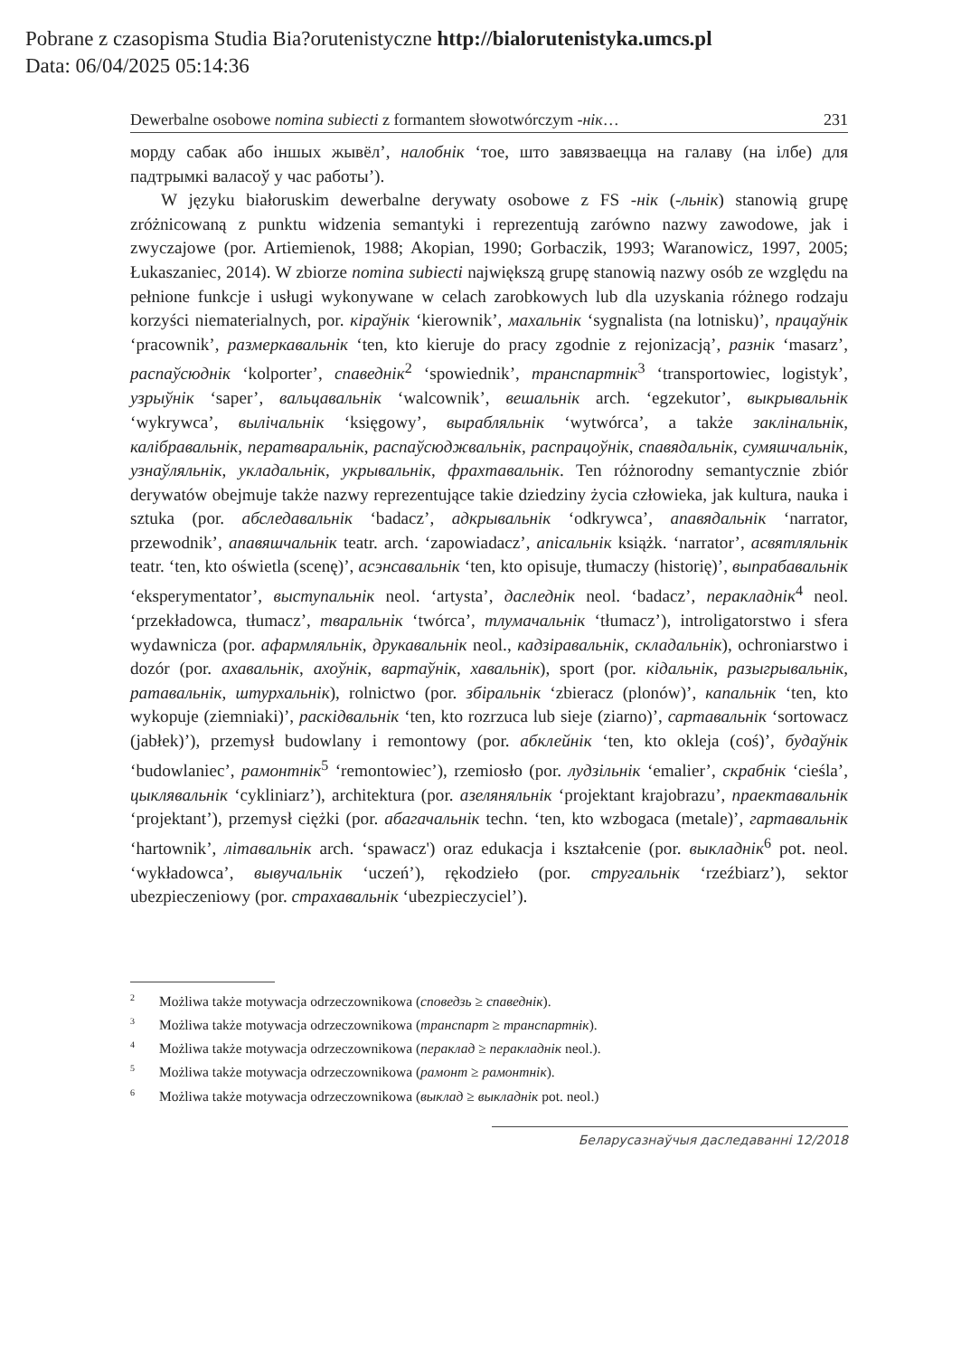Pobrane z czasopisma Studia Bia?orutenistyczne http://bialorutenistyka.umcs.pl
Data: 06/04/2025 05:14:36
Dewerbalne osobowe nomina subiecti z formantem słowotwórczym -нік… 231
морду сабак або іншых жывёл’, налобнік ‘тое, што завязваецца на галаву (на ілбе) для падтрымкі валасоў у час работы’).
W języku białoruskim dewerbalne derywaty osobowe z FS -нік (-льнік) stanowią grupę zróżnicowaną z punktu widzenia semantyki i reprezentują zarówno nazwy zawodowe, jak i zwyczajowe (por. Artiemienok, 1988; Akopian, 1990; Gorbaczik, 1993; Waranowicz, 1997, 2005; Łukaszaniec, 2014). W zbiorze nomina subiecti największą grupę stanowią nazwy osób ze względu na pełnione funkcje i usługi wykonywane w celach zarobkowych lub dla uzyskania różnego rodzaju korzyści niematerialnych, por. кіраўнік ‘kierownik’, махальнік ‘sygnalista (na lotnisku)’, працаўнік ‘pracownik’, размеркавальнік ‘ten, kto kieruje do pracy zgodnie z rejonizacją’, разнік ‘masarz’, распаўсюднік ‘kolporter’, спаведнік<sup>2</sup> ‘spowiednik’, транспартнік<sup>3</sup> ‘transportowiec, logistyk’, узрыўнік ‘saper’, вальцавальнік ‘walcownik’, вешальнік arch. ‘egzekutor’, выкрывальнік ‘wykrywca’, вылічальнік ‘księgowy’, вырабляльнік ‘wytwórca’, a także заклінальнік, калібравальнік, ператваральнік, распаўсюджвальнік, распрацоўнік, спавядальнік, сумяшчальнік, узнаўляльнік, укладальнік, укрывальнік, фрахтавальнік. Ten różnorodny semantycznie zbiór derywatów obejmuje także nazwy reprezentujące takie dziedziny życia człowieka, jak kultura, nauka i sztuka (por. абследавальнік ‘badacz’, адкрывальнік ‘odkrywca’, апавядальнік ‘narrator, przewodnik’, апавяшчальнік teatr. arch. ‘zapowiadacz’, апісальнік książk. ‘narrator’, асвятляльнік teatr. ‘ten, kto oświetla (scenę)’, асэнсавальнік ‘ten, kto opisuje, tłumaczy (historię)’, выпрабавальнік ‘eksperymentator’, выступальнік neol. ‘artysta’, даследнік neol. ‘badacz’, перакладнік<sup>4</sup> neol. ‘przekładowca, tłumacz’, тваральнік ‘twórca’, тлумачальнік ‘tłumacz’), introligatorstwo i sfera wydawnicza (por. афармляльнік, друкавальнік neol., кадзіравальнік, складальнік), ochroniarstwo i dozór (por. ахавальнік, ахоўнік, вартаўнік, хавальнік), sport (por. кідальнік, разыгрывальнік, ратавальнік, штурхальнік), rolnictwo (por. збіральнік ‘zbieracz (plonów)’, капальнік ‘ten, kto wykopuje (ziemniaki)’, раскідвальнік ‘ten, kto rozrzuca lub sieje (ziarno)’, сартавальнік ‘sortowacz (jabłek)’), przemysł budowlany i remontowy (por. абклейнік ‘ten, kto okleja (coś)’, будаўнік ‘budowlaniec’, рамонтнік<sup>5</sup> ‘remontowiec’), rzemiosło (por. лудзільнік ‘emalier’, скрабнік ‘cieśla’, цыклявальнік ‘cykliniarz’), architektura (por. азеляняльнік ‘projektant krajobrazu’, праектавальнік ‘projektant’), przemysł ciężki (por. абагачальнік techn. ‘ten, kto wzbogaca (metale)’, гартавальнік ‘hartownik’, літавальнік arch. ‘spawacz') oraz edukacja i kształcenie (por. выкладнік<sup>6</sup> pot. neol. ‘wykładowca’, вывучальнік ‘uczeń’), rękodzieło (por. стругальнік ‘rzeźbiarz’), sektor ubezpieczeniowy (por. страхавальнік ‘ubezpieczyciel’).
<sup>2</sup> Możliwa także motywacja odrzeczownikowa (споведзь ≥ спаведнік).
<sup>3</sup> Możliwa także motywacja odrzeczownikowa (транспарт ≥ транспартнік).
<sup>4</sup> Możliwa także motywacja odrzeczownikowa (пераклад ≥ перакладнік neol.).
<sup>5</sup> Możliwa także motywacja odrzeczownikowa (рамонт ≥ рамонтнік).
<sup>6</sup> Możliwa także motywacja odrzeczownikowa (выклад ≥ выкладнік pot. neol.)
Беларусазнаўчыя даследаванні 12/2018